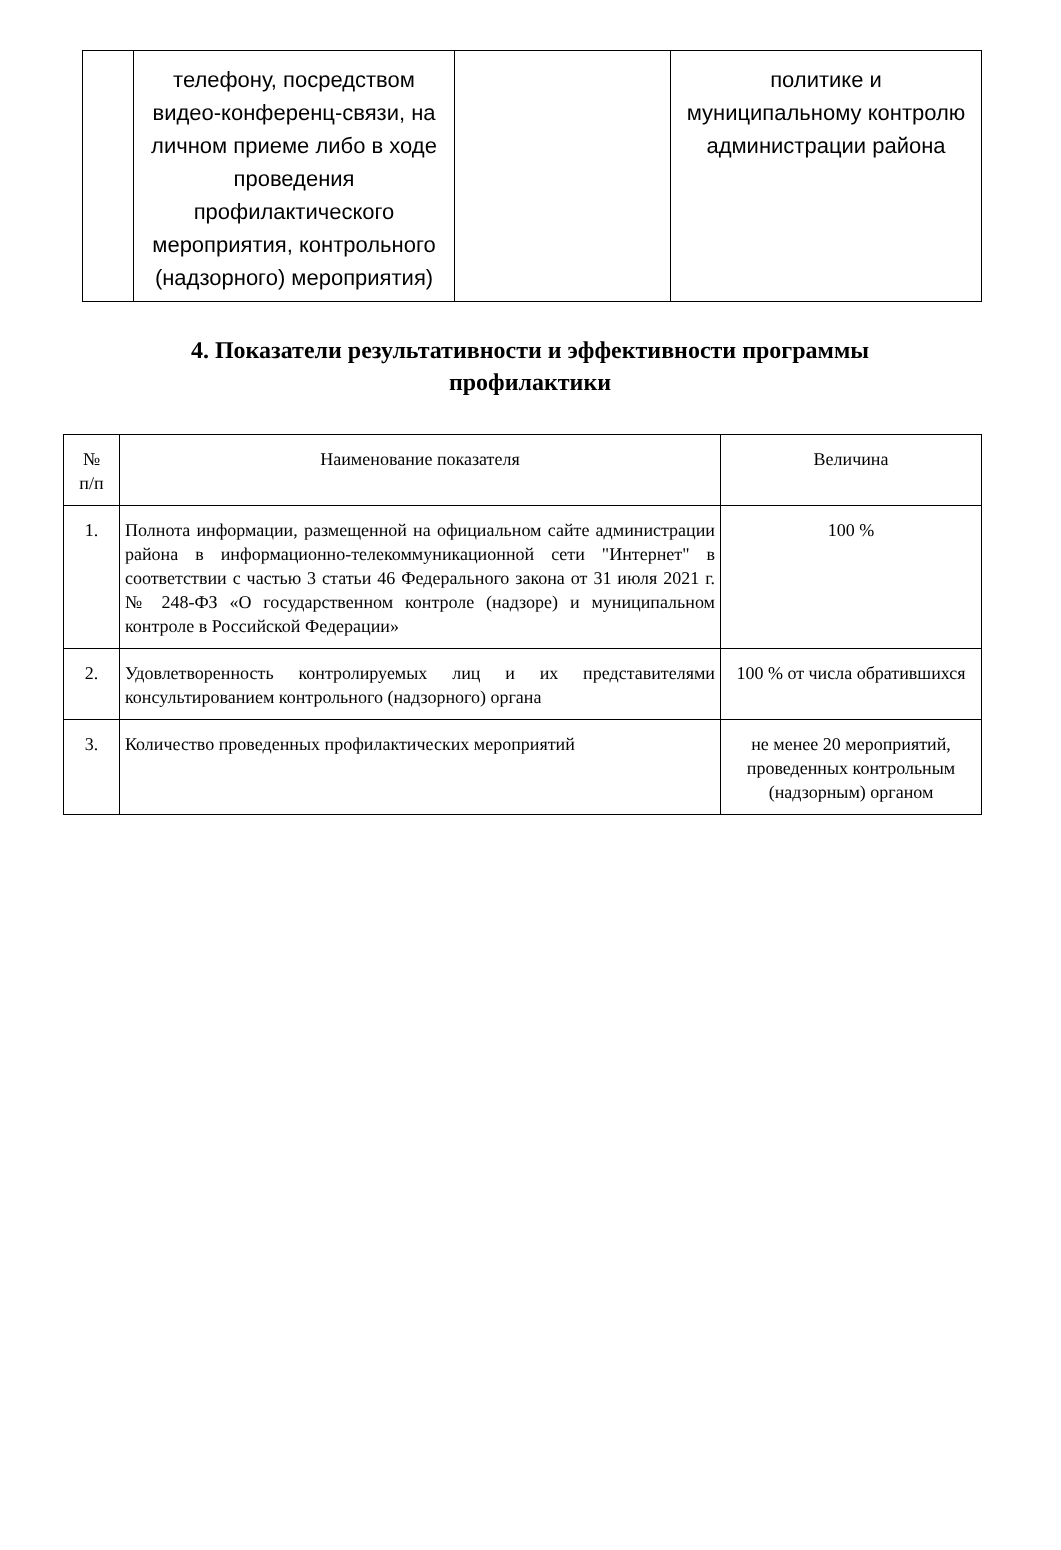| | телефону, посредством видео-конференц-связи, на личном приеме либо в ходе проведения профилактического мероприятия, контрольного (надзорного) мероприятия) | | политике и муниципальному контролю администрации района |
4. Показатели результативности и эффективности программы профилактики
| № п/п | Наименование показателя | Величина |
| --- | --- | --- |
| 1. | Полнота информации, размещенной на официальном сайте администрации района в информационно-телекоммуникационной сети "Интернет" в соответствии с частью 3 статьи 46 Федерального закона от 31 июля 2021 г. № 248-ФЗ «О государственном контроле (надзоре) и муниципальном контроле в Российской Федерации» | 100 % |
| 2. | Удовлетворенность контролируемых лиц и их представителями консультированием контрольного (надзорного) органа | 100 % от числа обратившихся |
| 3. | Количество проведенных профилактических мероприятий | не менее 20 мероприятий, проведенных контрольным (надзорным) органом |